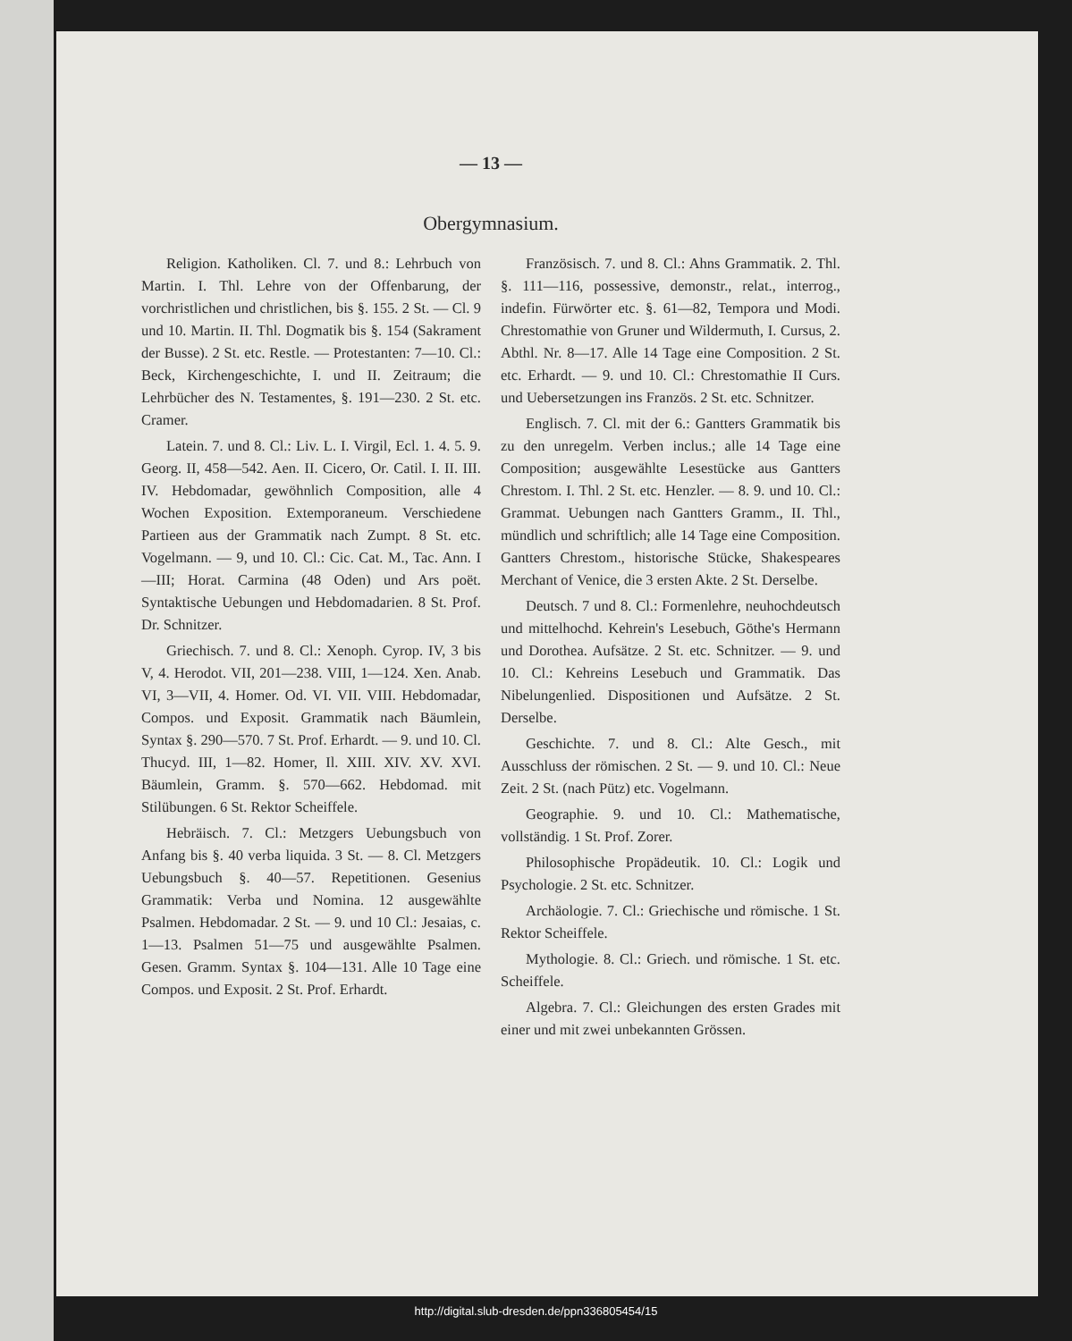— 13 —
Obergymnasium.
Religion. Katholiken. Cl. 7. und 8.: Lehrbuch von Martin. I. Thl. Lehre von der Offenbarung, der vorchristlichen und christlichen, bis §. 155. 2 St. — Cl. 9 und 10. Martin. II. Thl. Dogmatik bis §. 154 (Sakrament der Busse). 2 St. etc. Restle. — Protestanten: 7—10. Cl.: Beck, Kirchengeschichte, I. und II. Zeitraum; die Lehrbücher des N. Testamentes, §. 191—230. 2 St. etc. Cramer.
Latein. 7. und 8. Cl.: Liv. L. I. Virgil, Ecl. 1. 4. 5. 9. Georg. II, 458—542. Aen. II. Cicero, Or. Catil. I. II. III. IV. Hebdomadar, gewöhnlich Composition, alle 4 Wochen Exposition. Extemporaneum. Verschiedene Partieen aus der Grammatik nach Zumpt. 8 St. etc. Vogelmann. — 9, und 10. Cl.: Cic. Cat. M., Tac. Ann. I—III; Horat. Carmina (48 Oden) und Ars poët. Syntaktische Uebungen und Hebdomadarien. 8 St. Prof. Dr. Schnitzer.
Griechisch. 7. und 8. Cl.: Xenoph. Cyrop. IV, 3 bis V, 4. Herodot. VII, 201—238. VIII, 1—124. Xen. Anab. VI, 3—VII, 4. Homer. Od. VI. VII. VIII. Hebdomadar, Compos. und Exposit. Grammatik nach Bäumlein, Syntax §. 290—570. 7 St. Prof. Erhardt. — 9. und 10. Cl. Thucyd. III, 1—82. Homer, Il. XIII. XIV. XV. XVI. Bäumlein, Gramm. §. 570—662. Hebdomad. mit Stilübungen. 6 St. Rektor Scheiffele.
Hebräisch. 7. Cl.: Metzgers Uebungsbuch von Anfang bis §. 40 verba liquida. 3 St. — 8. Cl. Metzgers Uebungsbuch §. 40—57. Repetitionen. Gesenius Grammatik: Verba und Nomina. 12 ausgewählte Psalmen. Hebdomadar. 2 St. — 9. und 10 Cl.: Jesaias, c. 1—13. Psalmen 51—75 und ausgewählte Psalmen. Gesen. Gramm. Syntax §. 104—131. Alle 10 Tage eine Compos. und Exposit. 2 St. Prof. Erhardt.
Französisch. 7. und 8. Cl.: Ahns Grammatik. 2. Thl. §. 111—116, possessive, demonstr., relat., interrog., indefin. Fürwörter etc. §. 61—82, Tempora und Modi. Chrestomathie von Gruner und Wildermuth, I. Cursus, 2. Abthl. Nr. 8—17. Alle 14 Tage eine Composition. 2 St. etc. Erhardt. — 9. und 10. Cl.: Chrestomathie II Curs. und Uebersetzungen ins Französ. 2 St. etc. Schnitzer.
Englisch. 7. Cl. mit der 6.: Gantters Grammatik bis zu den unregelm. Verben inclus.; alle 14 Tage eine Composition; ausgewählte Lesestücke aus Gantters Chrestom. I. Thl. 2 St. etc. Henzler. — 8. 9. und 10. Cl.: Grammat. Uebungen nach Gantters Gramm., II. Thl., mündlich und schriftlich; alle 14 Tage eine Composition. Gantters Chrestom., historische Stücke, Shakespeares Merchant of Venice, die 3 ersten Akte. 2 St. Derselbe.
Deutsch. 7 und 8. Cl.: Formenlehre, neuhochdeutsch und mittelhochd. Kehrein's Lesebuch, Göthe's Hermann und Dorothea. Aufsätze. 2 St. etc. Schnitzer. — 9. und 10. Cl.: Kehreins Lesebuch und Grammatik. Das Nibelungenlied. Dispositionen und Aufsätze. 2 St. Derselbe.
Geschichte. 7. und 8. Cl.: Alte Gesch., mit Ausschluss der römischen. 2 St. — 9. und 10. Cl.: Neue Zeit. 2 St. (nach Pütz) etc. Vogelmann.
Geographie. 9. und 10. Cl.: Mathematische, vollständig. 1 St. Prof. Zorer.
Philosophische Propädeutik. 10. Cl.: Logik und Psychologie. 2 St. etc. Schnitzer.
Archäologie. 7. Cl.: Griechische und römische. 1 St. Rektor Scheiffele.
Mythologie. 8. Cl.: Griech. und römische. 1 St. etc. Scheiffele.
Algebra. 7. Cl.: Gleichungen des ersten Grades mit einer und mit zwei unbekannten Grössen.
http://digital.slub-dresden.de/ppn336805454/15